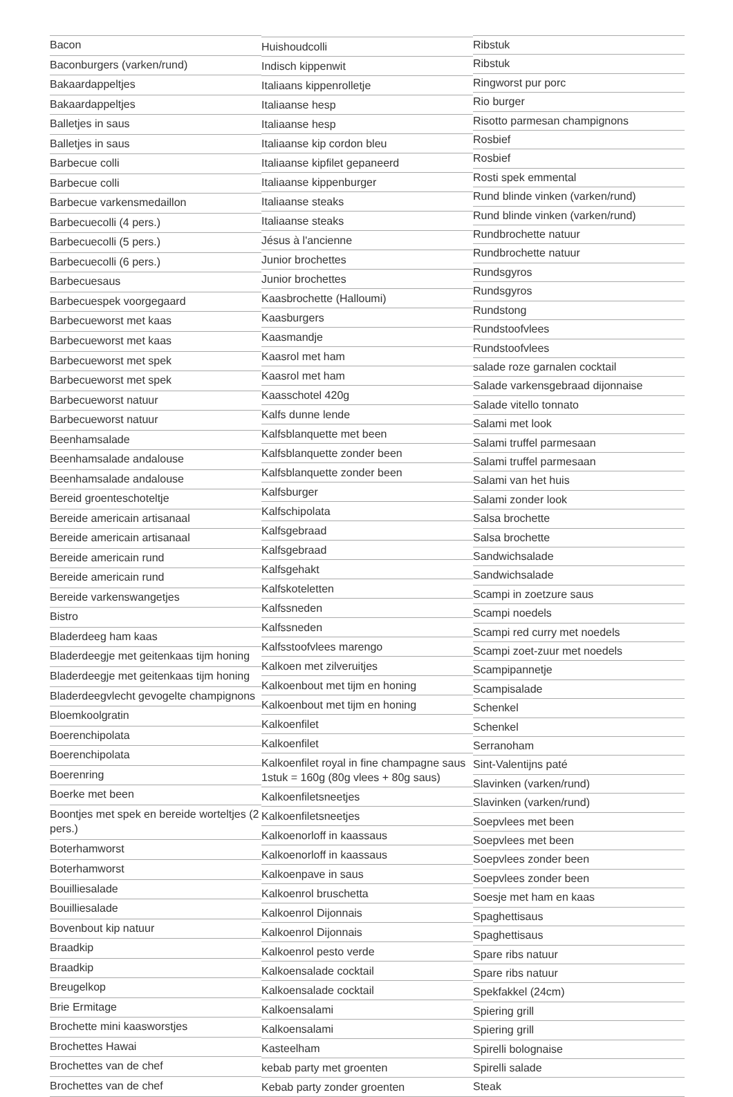| Bacon |
| Baconburgers (varken/rund) |
| Bakaardappeltjes |
| Bakaardappeltjes |
| Balletjes in saus |
| Balletjes in saus |
| Barbecue colli |
| Barbecue colli |
| Barbecue varkensmedaillon |
| Barbecuecolli (4 pers.) |
| Barbecuecolli (5 pers.) |
| Barbecuecolli (6 pers.) |
| Barbecuesaus |
| Barbecuespek voorgegaard |
| Barbecueworst met kaas |
| Barbecueworst met kaas |
| Barbecueworst met spek |
| Barbecueworst met spek |
| Barbecueworst natuur |
| Barbecueworst natuur |
| Beenhamsalade |
| Beenhamsalade andalouse |
| Beenhamsalade andalouse |
| Bereid groenteschoteltje |
| Bereide americain artisanaal |
| Bereide americain artisanaal |
| Bereide americain rund |
| Bereide americain rund |
| Bereide varkenswangetjes |
| Bistro |
| Bladerdeeg ham kaas |
| Bladerdeegje met geitenkaas tijm honing |
| Bladerdeegje met geitenkaas tijm honing |
| Bladerdeegvlecht gevogelte champignons |
| Bloemkoolgratin |
| Boerenchipolata |
| Boerenchipolata |
| Boerenring |
| Boerke met been |
| Boontjes met spek en bereide worteltjes (2 pers.) |
| Boterhamworst |
| Boterhamworst |
| Bouilliesalade |
| Bouilliesalade |
| Bovenbout kip natuur |
| Braadkip |
| Braadkip |
| Breugelkop |
| Brie Ermitage |
| Brochette mini kaasworstjes |
| Brochettes Hawai |
| Brochettes van de chef |
| Brochettes van de chef |
| Huishoudcolli |
| Indisch kippenwit |
| Italiaans kippenrolletje |
| Italiaanse hesp |
| Italiaanse hesp |
| Italiaanse kip cordon bleu |
| Italiaanse kipfilet gepaneerd |
| Italiaanse kippenburger |
| Italiaanse steaks |
| Italiaanse steaks |
| Jésus à l'ancienne |
| Junior brochettes |
| Junior brochettes |
| Kaasbrochette (Halloumi) |
| Kaasburgers |
| Kaasmandje |
| Kaasrol met ham |
| Kaasrol met ham |
| Kaasschotel 420g |
| Kalfs dunne lende |
| Kalfsblanquette met been |
| Kalfsblanquette zonder been |
| Kalfsblanquette zonder been |
| Kalfsburger |
| Kalfschipolata |
| Kalfsgebraad |
| Kalfsgebraad |
| Kalfsgehakt |
| Kalfskoteletten |
| Kalfssneden |
| Kalfssneden |
| Kalfsstoofvlees marengo |
| Kalkoen met zilveruitjes |
| Kalkoenbout met tijm en honing |
| Kalkoenbout met tijm en honing |
| Kalkoenfilet |
| Kalkoenfilet |
| Kalkoenfilet royal in fine champagne saus 1stuk = 160g (80g vlees + 80g saus) |
| Kalkoenfiletsneetjes |
| Kalkoenfiletsneetjes |
| Kalkoenorloff in kaassaus |
| Kalkoenorloff in kaassaus |
| Kalkoenpave in saus |
| Kalkoenrol bruschetta |
| Kalkoenrol Dijonnais |
| Kalkoenrol Dijonnais |
| Kalkoenrol pesto verde |
| Kalkoensalade cocktail |
| Kalkoensalade cocktail |
| Kalkoensalami |
| Kalkoensalami |
| Kasteelham |
| kebab party met groenten |
| Kebab party zonder groenten |
| Ribstuk |
| Ribstuk |
| Ringworst pur porc |
| Rio burger |
| Risotto parmesan champignons |
| Rosbief |
| Rosbief |
| Rosti spek emmental |
| Rund blinde vinken (varken/rund) |
| Rund blinde vinken (varken/rund) |
| Rundbrochette natuur |
| Rundbrochette natuur |
| Rundsgyros |
| Rundsgyros |
| Rundstong |
| Rundstoofvlees |
| Rundstoofvlees |
| salade roze garnalen cocktail |
| Salade varkensgebraad dijonnaise |
| Salade vitello tonnato |
| Salami met look |
| Salami truffel parmesaan |
| Salami truffel parmesaan |
| Salami van het huis |
| Salami zonder look |
| Salsa brochette |
| Salsa brochette |
| Sandwichsalade |
| Sandwichsalade |
| Scampi in zoetzure saus |
| Scampi noedels |
| Scampi red curry met noedels |
| Scampi zoet-zuur met noedels |
| Scampipannetje |
| Scampisalade |
| Schenkel |
| Schenkel |
| Serranoham |
| Sint-Valentijns paté |
| Slavinken (varken/rund) |
| Slavinken (varken/rund) |
| Soepvlees met been |
| Soepvlees met been |
| Soepvlees zonder been |
| Soepvlees zonder been |
| Soesje met ham en kaas |
| Spaghettisaus |
| Spaghettisaus |
| Spare ribs natuur |
| Spare ribs natuur |
| Spekfakkel (24cm) |
| Spiering grill |
| Spiering grill |
| Spirelli bolognaise |
| Spirelli salade |
| Steak |